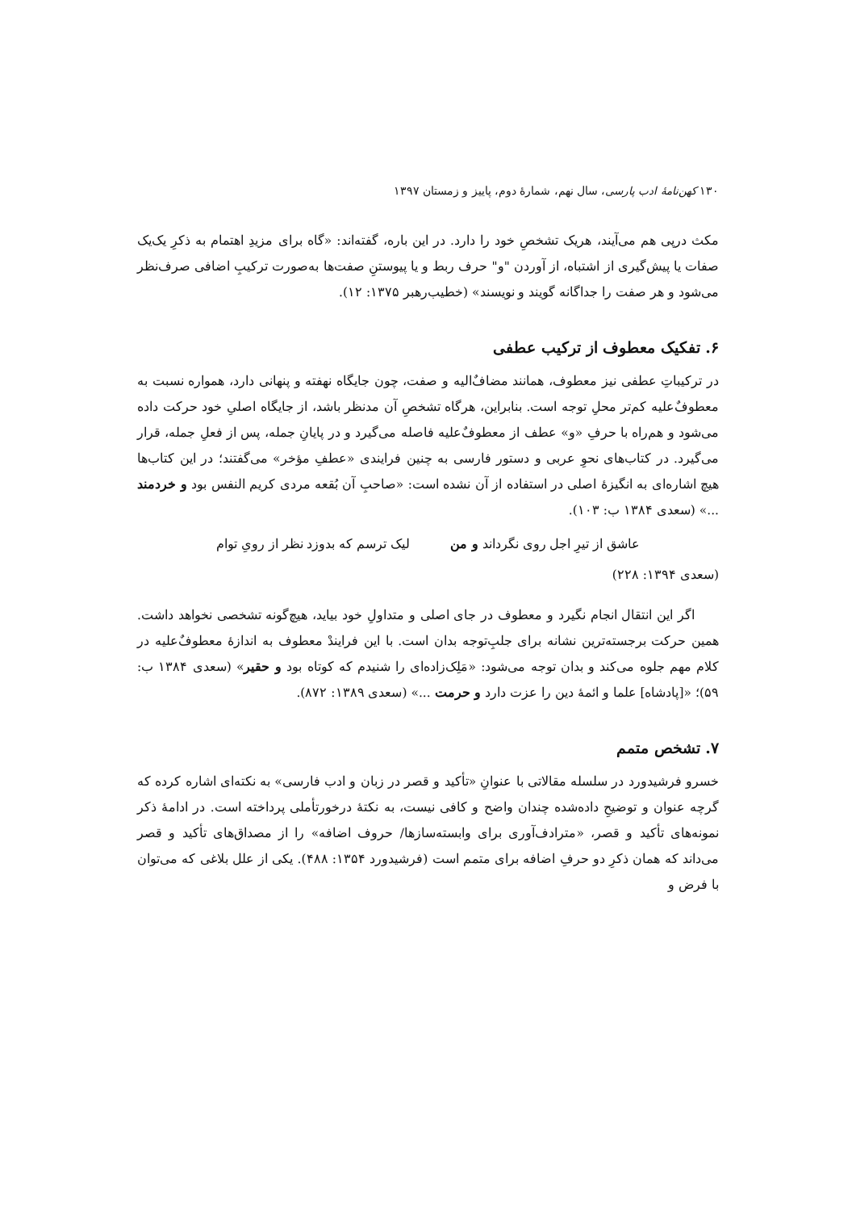۱۳۰ کهن‌نامهٔ ادب پارسی، سال نهم، شمارهٔ دوم، پاییز و زمستان ۱۳۹۷
مکث درپی هم می‌آیند، هریک تشخصِ خود را دارد. در این باره، گفته‌اند: «گاه برای مزیدِ اهتمام به ذکرِ یک‌یک صفات یا پیش‌گیری از اشتباه، از آوردن "و" حرف ربط و یا پیوستنِ صفت‌ها به‌صورت ترکیبِ اضافی صرف‌نظر می‌شود و هر صفت را جداگانه گویند و نویسند» (خطیب‌رهبر ۱۳۷۵: ۱۲).
۶. تفکیک معطوف از ترکیب عطفی
در ترکیباتِ عطفی نیز معطوف، همانند مضاف‌ٌالیه و صفت، چون جایگاه نهفته و پنهانی دارد، همواره نسبت به معطوفٌ‌علیه کم‌تر محلِ توجه است. بنابراین، هرگاه تشخصِ آن مدنظر باشد، از جایگاه اصلیِ خود حرکت داده می‌شود و هم‌راه با حرفِ «و» عطف از معطوفٌ‌علیه فاصله می‌گیرد و در پایانِ جمله، پس از فعلِ جمله، قرار می‌گیرد. در کتاب‌های نحوِ عربی و دستور فارسی به چنین فرایندی «عطفِ مؤخر» می‌گفتند؛ در این کتاب‌ها هیچ اشاره‌ای به انگیزهٔ اصلی در استفاده از آن نشده است: «صاحبِ آن بُقعه مردی کریم النفس بود و خردمند ...» (سعدی ۱۳۸۴ ب: ۱۰۳).
عاشق از تیرِ اجل روی نگرداند و من لیک ترسم که بدوزد نظر از رویِ توام
(سعدی ۱۳۹۴: ۲۲۸)
اگر این انتقال انجام نگیرد و معطوف در جای اصلی و متداولِ خود بیاید، هیچ‌گونه تشخصی نخواهد داشت. همین حرکت برجسته‌ترین نشانه برای جلبِ‌توجه بدان است. با این فرایندْ معطوف به اندازهٔ معطوفٌ‌علیه در کلام مهم جلوه می‌کند و بدان توجه می‌شود: «مَلِک‌زاده‌ای را شنیدم که کوتاه بود و حقیر» (سعدی ۱۳۸۴ ب: ۵۹)؛ «[پادشاه] علما و ائمهٔ دین را عزت دارد و حرمت ...» (سعدی ۱۳۸۹: ۸۷۲).
۷. تشخص متمم
خسرو فرشیدورد در سلسله مقالاتی با عنوانِ «تأکید و قصر در زبان و ادب فارسی» به نکته‌ای اشاره کرده که گرچه عنوان و توضیحِ داده‌شده چندان واضح و کافی نیست، به نکتهٔ درخورتأملی پرداخته است. در ادامهٔ ذکر نمونه‌های تأکید و قصر، «مترادف‌آوری برای وابسته‌سازها/ حروف اضافه» را از مصداق‌های تأکید و قصر می‌داند که همان ذکرِ دو حرفِ اضافه برای متمم است (فرشیدورد ۱۳۵۴: ۴۸۸). یکی از علل بلاغی که می‌توان با فرض و